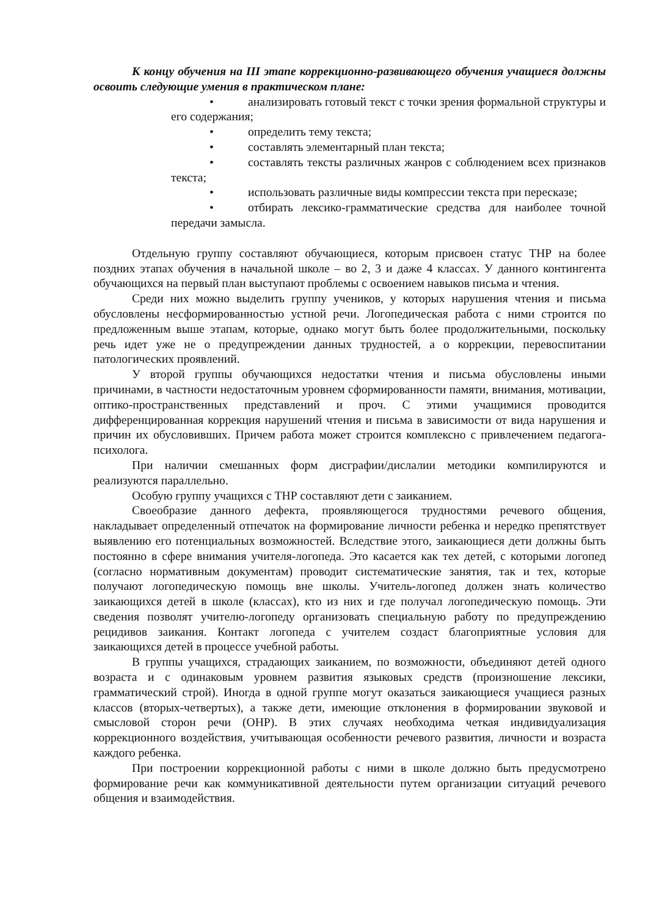К концу обучения на III этапе коррекционно-развивающего обучения учащиеся должны освоить следующие умения в практическом плане:
• анализировать готовый текст с точки зрения формальной структуры и его содержания;
• определить тему текста;
• составлять элементарный план текста;
• составлять тексты различных жанров с соблюдением всех признаков текста;
• использовать различные виды компрессии текста при пересказе;
• отбирать лексико-грамматические средства для наиболее точной передачи замысла.
Отдельную группу составляют обучающиеся, которым присвоен статус ТНР на более поздних этапах обучения в начальной школе – во 2, 3 и даже 4 классах. У данного контингента обучающихся на первый план выступают проблемы с освоением навыков письма и чтения.
Среди них можно выделить группу учеников, у которых нарушения чтения и письма обусловлены несформированностью устной речи. Логопедическая работа с ними строится по предложенным выше этапам, которые, однако могут быть более продолжительными, поскольку речь идет уже не о предупреждении данных трудностей, а о коррекции, перевоспитании патологических проявлений.
У второй группы обучающихся недостатки чтения и письма обусловлены иными причинами, в частности недостаточным уровнем сформированности памяти, внимания, мотивации, оптико-пространственных представлений и проч. С этими учащимися проводится дифференцированная коррекция нарушений чтения и письма в зависимости от вида нарушения и причин их обусловивших. Причем работа может строится комплексно с привлечением педагога-психолога.
При наличии смешанных форм дисграфии/дислалии методики компилируются и реализуются параллельно.
Особую группу учащихся с ТНР составляют дети с заиканием.
Своеобразие данного дефекта, проявляющегося трудностями речевого общения, накладывает определенный отпечаток на формирование личности ребенка и нередко препятствует выявлению его потенциальных возможностей. Вследствие этого, заикающиеся дети должны быть постоянно в сфере внимания учителя-логопеда. Это касается как тех детей, с которыми логопед (согласно нормативным документам) проводит систематические занятия, так и тех, которые получают логопедическую помощь вне школы. Учитель-логопед должен знать количество заикающихся детей в школе (классах), кто из них и где получал логопедическую помощь. Эти сведения позволят учителю-логопеду организовать специальную работу по предупреждению рецидивов заикания. Контакт логопеда с учителем создаст благоприятные условия для заикающихся детей в процессе учебной работы.
В группы учащихся, страдающих заиканием, по возможности, объединяют детей одного возраста и с одинаковым уровнем развития языковых средств (произношение лексики, грамматический строй). Иногда в одной группе могут оказаться заикающиеся учащиеся разных классов (вторых-четвертых), а также дети, имеющие отклонения в формировании звуковой и смысловой сторон речи (ОНР). В этих случаях необходима четкая индивидуализация коррекционного воздействия, учитывающая особенности речевого развития, личности и возраста каждого ребенка.
При построении коррекционной работы с ними в школе должно быть предусмотрено формирование речи как коммуникативной деятельности путем организации ситуаций речевого общения и взаимодействия.